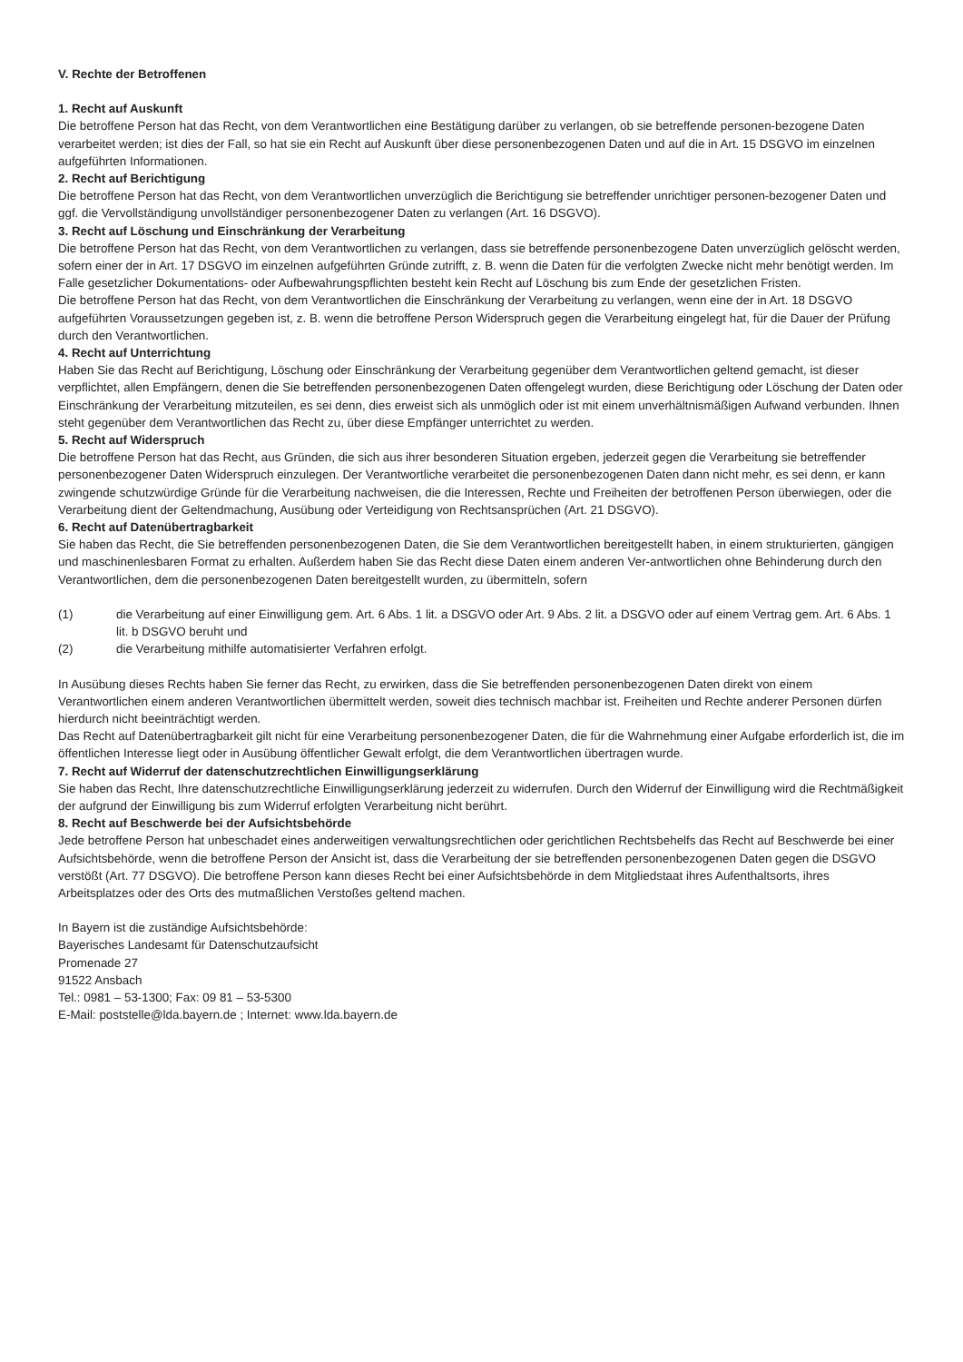V. Rechte der Betroffenen
1. Recht auf Auskunft
Die betroffene Person hat das Recht, von dem Verantwortlichen eine Bestätigung darüber zu verlangen, ob sie betreffende personen-bezogene Daten verarbeitet werden; ist dies der Fall, so hat sie ein Recht auf Auskunft über diese personenbezogenen Daten und auf die in Art. 15 DSGVO im einzelnen aufgeführten Informationen.
2. Recht auf Berichtigung
Die betroffene Person hat das Recht, von dem Verantwortlichen unverzüglich die Berichtigung sie betreffender unrichtiger personen-bezogener Daten und ggf. die Vervollständigung unvollständiger personenbezogener Daten zu verlangen (Art. 16 DSGVO).
3. Recht auf Löschung und Einschränkung der Verarbeitung
Die betroffene Person hat das Recht, von dem Verantwortlichen zu verlangen, dass sie betreffende personenbezogene Daten unverzüglich gelöscht werden, sofern einer der in Art. 17 DSGVO im einzelnen aufgeführten Gründe zutrifft, z. B. wenn die Daten für die verfolgten Zwecke nicht mehr benötigt werden. Im Falle gesetzlicher Dokumentations- oder Aufbewahrungspflichten besteht kein Recht auf Löschung bis zum Ende der gesetzlichen Fristen.
Die betroffene Person hat das Recht, von dem Verantwortlichen die Einschränkung der Verarbeitung zu verlangen, wenn eine der in Art. 18 DSGVO aufgeführten Voraussetzungen gegeben ist, z. B. wenn die betroffene Person Widerspruch gegen die Verarbeitung eingelegt hat, für die Dauer der Prüfung durch den Verantwortlichen.
4. Recht auf Unterrichtung
Haben Sie das Recht auf Berichtigung, Löschung oder Einschränkung der Verarbeitung gegenüber dem Verantwortlichen geltend gemacht, ist dieser verpflichtet, allen Empfängern, denen die Sie betreffenden personenbezogenen Daten offengelegt wurden, diese Berichtigung oder Löschung der Daten oder Einschränkung der Verarbeitung mitzuteilen, es sei denn, dies erweist sich als unmöglich oder ist mit einem unverhältnismäßigen Aufwand verbunden. Ihnen steht gegenüber dem Verantwortlichen das Recht zu, über diese Empfänger unterrichtet zu werden.
5. Recht auf Widerspruch
Die betroffene Person hat das Recht, aus Gründen, die sich aus ihrer besonderen Situation ergeben, jederzeit gegen die Verarbeitung sie betreffender personenbezogener Daten Widerspruch einzulegen. Der Verantwortliche verarbeitet die personenbezogenen Daten dann nicht mehr, es sei denn, er kann zwingende schutzwürdige Gründe für die Verarbeitung nachweisen, die die Interessen, Rechte und Freiheiten der betroffenen Person überwiegen, oder die Verarbeitung dient der Geltendmachung, Ausübung oder Verteidigung von Rechtsansprüchen (Art. 21 DSGVO).
6. Recht auf Datenübertragbarkeit
Sie haben das Recht, die Sie betreffenden personenbezogenen Daten, die Sie dem Verantwortlichen bereitgestellt haben, in einem strukturierten, gängigen und maschinenlesbaren Format zu erhalten. Außerdem haben Sie das Recht diese Daten einem anderen Ver-antwortlichen ohne Behinderung durch den Verantwortlichen, dem die personenbezogenen Daten bereitgestellt wurden, zu übermitteln, sofern
(1) die Verarbeitung auf einer Einwilligung gem. Art. 6 Abs. 1 lit. a DSGVO oder Art. 9 Abs. 2 lit. a DSGVO oder auf einem Vertrag gem. Art. 6 Abs. 1 lit. b DSGVO beruht und
(2) die Verarbeitung mithilfe automatisierter Verfahren erfolgt.
In Ausübung dieses Rechts haben Sie ferner das Recht, zu erwirken, dass die Sie betreffenden personenbezogenen Daten direkt von einem Verantwortlichen einem anderen Verantwortlichen übermittelt werden, soweit dies technisch machbar ist. Freiheiten und Rechte anderer Personen dürfen hierdurch nicht beeinträchtigt werden.
Das Recht auf Datenübertragbarkeit gilt nicht für eine Verarbeitung personenbezogener Daten, die für die Wahrnehmung einer Aufgabe erforderlich ist, die im öffentlichen Interesse liegt oder in Ausübung öffentlicher Gewalt erfolgt, die dem Verantwortlichen übertragen wurde.
7. Recht auf Widerruf der datenschutzrechtlichen Einwilligungserklärung
Sie haben das Recht, Ihre datenschutzrechtliche Einwilligungserklärung jederzeit zu widerrufen. Durch den Widerruf der Einwilligung wird die Rechtmäßigkeit der aufgrund der Einwilligung bis zum Widerruf erfolgten Verarbeitung nicht berührt.
8. Recht auf Beschwerde bei der Aufsichtsbehörde
Jede betroffene Person hat unbeschadet eines anderweitigen verwaltungsrechtlichen oder gerichtlichen Rechtsbehelfs das Recht auf Beschwerde bei einer Aufsichtsbehörde, wenn die betroffene Person der Ansicht ist, dass die Verarbeitung der sie betreffenden personenbezogenen Daten gegen die DSGVO verstößt (Art. 77 DSGVO). Die betroffene Person kann dieses Recht bei einer Aufsichtsbehörde in dem Mitgliedstaat ihres Aufenthaltsorts, ihres Arbeitsplatzes oder des Orts des mutmaßlichen Verstoßes geltend machen.
In Bayern ist die zuständige Aufsichtsbehörde:
Bayerisches Landesamt für Datenschutzaufsicht
Promenade 27
91522 Ansbach
Tel.: 0981 – 53-1300; Fax: 09 81 – 53-5300
E-Mail: poststelle@lda.bayern.de ; Internet: www.lda.bayern.de